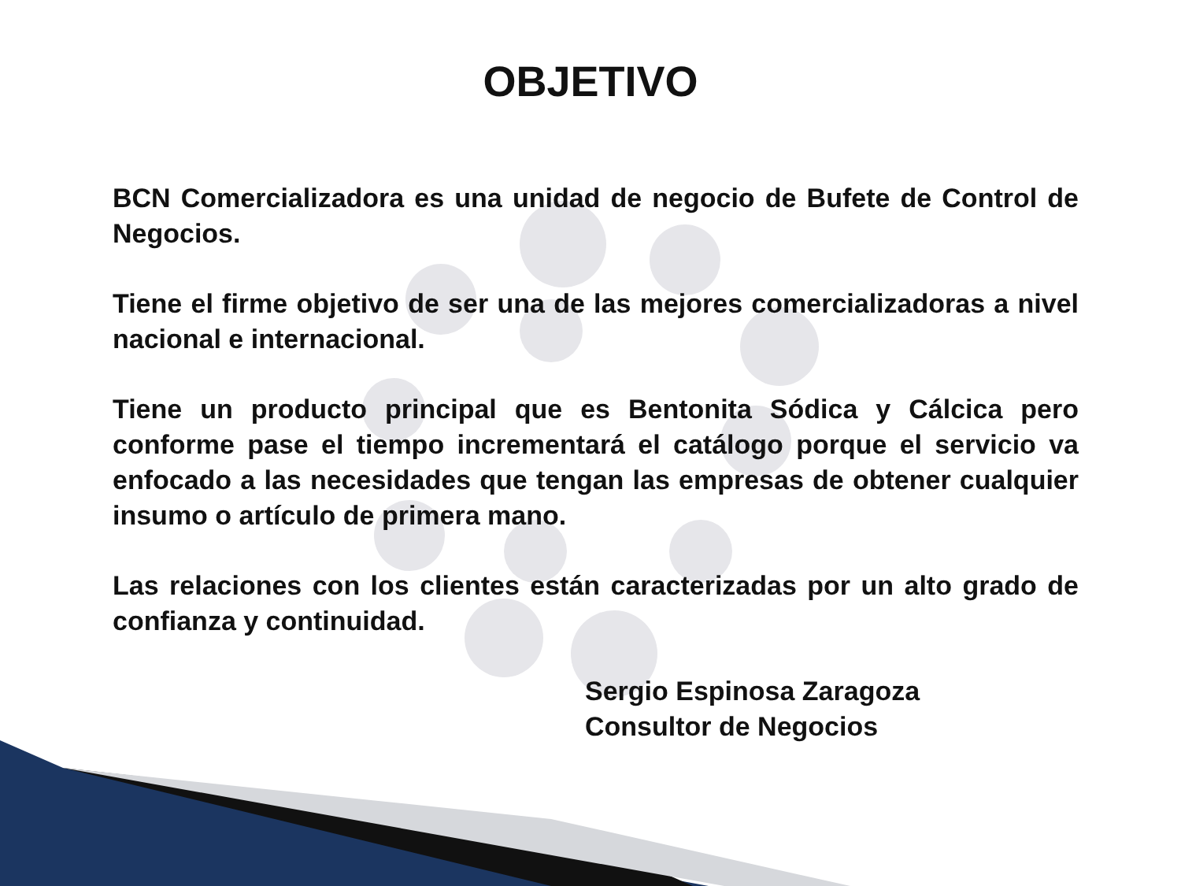OBJETIVO
BCN Comercializadora es una unidad de negocio de Bufete de Control de Negocios.
Tiene el firme objetivo de ser una de las mejores comercializadoras a nivel nacional e internacional.
Tiene un producto principal que es Bentonita Sódica y Cálcica pero conforme pase el tiempo incrementará el catálogo porque el servicio va enfocado a las necesidades que tengan las empresas de obtener cualquier insumo o artículo de primera mano.
Las relaciones con los clientes están caracterizadas por un alto grado de confianza y continuidad.
Sergio Espinosa Zaragoza
Consultor de Negocios